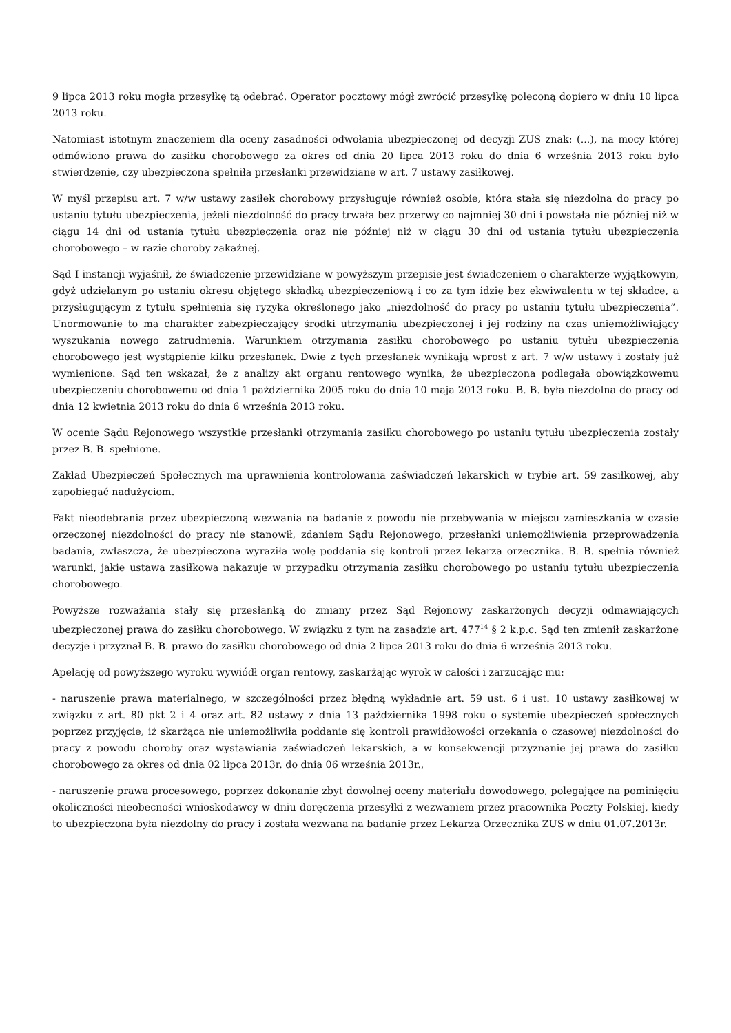9 lipca 2013 roku mogła przesyłkę tą odebrać. Operator pocztowy mógł zwrócić przesyłkę poleconą dopiero w dniu 10 lipca 2013 roku.
Natomiast istotnym znaczeniem dla oceny zasadności odwołania ubezpieczonej od decyzji ZUS znak: (...), na mocy której odmówiono prawa do zasiłku chorobowego za okres od dnia 20 lipca 2013 roku do dnia 6 września 2013 roku było stwierdzenie, czy ubezpieczona spełniła przesłanki przewidziane w art. 7 ustawy zasiłkowej.
W myśl przepisu art. 7 w/w ustawy zasiłek chorobowy przysługuje również osobie, która stała się niezdolna do pracy po ustaniu tytułu ubezpieczenia, jeżeli niezdolność do pracy trwała bez przerwy co najmniej 30 dni i powstała nie później niż w ciągu 14 dni od ustania tytułu ubezpieczenia oraz nie później niż w ciągu 30 dni od ustania tytułu ubezpieczenia chorobowego – w razie choroby zakaźnej.
Sąd I instancji wyjaśnił, że świadczenie przewidziane w powyższym przepisie jest świadczeniem o charakterze wyjątkowym, gdyż udzielanym po ustaniu okresu objętego składką ubezpieczeniową i co za tym idzie bez ekwiwalentu w tej składce, a przysługującym z tytułu spełnienia się ryzyka określonego jako „niezdolność do pracy po ustaniu tytułu ubezpieczenia”. Unormowanie to ma charakter zabezpieczający środki utrzymania ubezpieczonej i jej rodziny na czas uniemożliwiający wyszukania nowego zatrudnienia. Warunkiem otrzymania zasiłku chorobowego po ustaniu tytułu ubezpieczenia chorobowego jest wystąpienie kilku przesłanek. Dwie z tych przesłanek wynikają wprost z art. 7 w/w ustawy i zostały już wymienione. Sąd ten wskazał, że z analizy akt organu rentowego wynika, że ubezpieczona podlegała obowiązkowemu ubezpieczeniu chorobowemu od dnia 1 października 2005 roku do dnia 10 maja 2013 roku. B. B. była niezdolna do pracy od dnia 12 kwietnia 2013 roku do dnia 6 września 2013 roku.
W ocenie Sądu Rejonowego wszystkie przesłanki otrzymania zasiłku chorobowego po ustaniu tytułu ubezpieczenia zostały przez B. B. spełnione.
Zakład Ubezpieczeń Społecznych ma uprawnienia kontrolowania zaświadczeń lekarskich w trybie art. 59 zasiłkowej, aby zapobiegać nadużyciom.
Fakt nieodebrania przez ubezpieczoną wezwania na badanie z powodu nie przebywania w miejscu zamieszkania w czasie orzeczonej niezdolności do pracy nie stanowił, zdaniem Sądu Rejonowego, przesłanki uniemożliwienia przeprowadzenia badania, zwłaszcza, że ubezpieczona wyraziła wolę poddania się kontroli przez lekarza orzecznika. B. B. spełnia również warunki, jakie ustawa zasiłkowa nakazuje w przypadku otrzymania zasiłku chorobowego po ustaniu tytułu ubezpieczenia chorobowego.
Powyższe rozważania stały się przesłanką do zmiany przez Sąd Rejonowy zaskarżonych decyzji odmawiających ubezpieczonej prawa do zasiłku chorobowego. W związku z tym na zasadzie art. 477<sup>14</sup> § 2 k.p.c. Sąd ten zmienił zaskarżone decyzje i przyznał B. B. prawo do zasiłku chorobowego od dnia 2 lipca 2013 roku do dnia 6 września 2013 roku.
Apelację od powyższego wyroku wywiódł organ rentowy, zaskarżając wyrok w całości i zarzucając mu:
- naruszenie prawa materialnego, w szczególności przez błędną wykładnie art. 59 ust. 6 i ust. 10 ustawy zasiłkowej w związku z art. 80 pkt 2 i 4 oraz art. 82 ustawy z dnia 13 października 1998 roku o systemie ubezpieczeń społecznych poprzez przyjęcie, iż skarżąca nie uniemożliwiła poddanie się kontroli prawidłowości orzekania o czasowej niezdolności do pracy z powodu choroby oraz wystawiania zaświadczeń lekarskich, a w konsekwencji przyznanie jej prawa do zasiłku chorobowego za okres od dnia 02 lipca 2013r. do dnia 06 września 2013r.,
- naruszenie prawa procesowego, poprzez dokonanie zbyt dowolnej oceny materiału dowodowego, polegające na pominięciu okoliczności nieobecności wnioskodawcy w dniu doręczenia przesyłki z wezwaniem przez pracownika Poczty Polskiej, kiedy to ubezpieczona była niezdolny do pracy i została wezwana na badanie przez Lekarza Orzecznika ZUS w dniu 01.07.2013r.